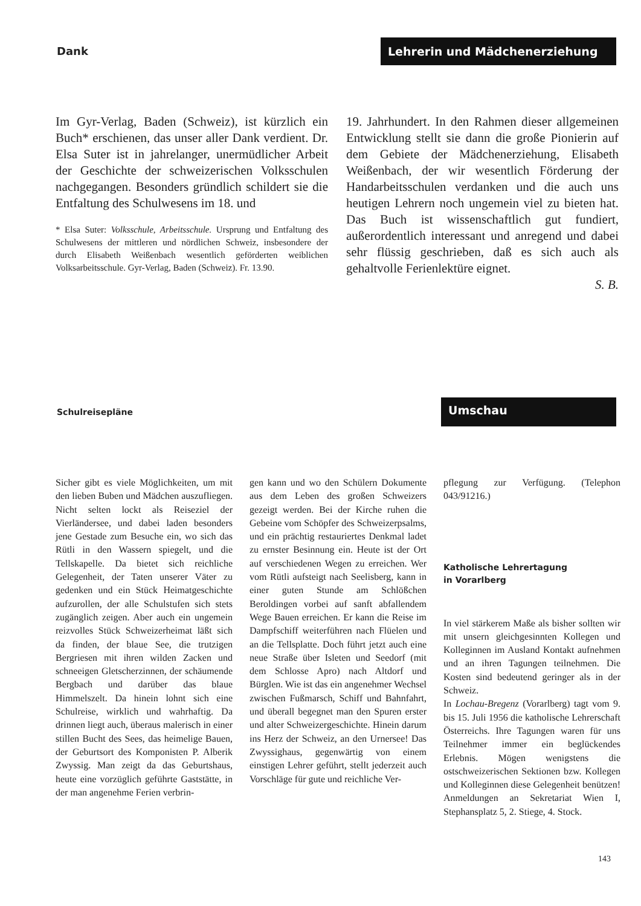Dank
Lehrerin und Mädchenerziehung
Im Gyr-Verlag, Baden (Schweiz), ist kürzlich ein Buch* erschienen, das unser aller Dank verdient. Dr. Elsa Suter ist in jahrelanger, unermüdlicher Arbeit der Geschichte der schweizerischen Volksschulen nachgegangen. Besonders gründlich schildert sie die Entfaltung des Schulwesens im 18. und
* Elsa Suter: Volksschule, Arbeitsschule. Ursprung und Entfaltung des Schulwesens der mittleren und nördlichen Schweiz, insbesondere der durch Elisabeth Weißenbach wesentlich geförderten weiblichen Volksarbeitsschule. Gyr-Verlag, Baden (Schweiz). Fr. 13.90.
19. Jahrhundert. In den Rahmen dieser allgemeinen Entwicklung stellt sie dann die große Pionierin auf dem Gebiete der Mädchenerziehung, Elisabeth Weißenbach, der wir wesentlich Förderung der Handarbeitsschulen verdanken und die auch uns heutigen Lehrern noch ungemein viel zu bieten hat. Das Buch ist wissenschaftlich gut fundiert, außerordentlich interessant und anregend und dabei sehr flüssig geschrieben, daß es sich auch als gehaltvolle Ferienlektüre eignet.
S. B.
Schulreisepläne
Umschau
Sicher gibt es viele Möglichkeiten, um mit den lieben Buben und Mädchen auszufliegen. Nicht selten lockt als Reiseziel der Vierländersee, und dabei laden besonders jene Gestade zum Besuche ein, wo sich das Rütli in den Wassern spiegelt, und die Tellskapelle. Da bietet sich reichliche Gelegenheit, der Taten unserer Väter zu gedenken und ein Stück Heimatgeschichte aufzurollen, der alle Schulstufen sich stets zugänglich zeigen. Aber auch ein ungemein reizvolles Stück Schweizerheimat läßt sich da finden, der blaue See, die trutzigen Bergriesen mit ihren wilden Zacken und schneeigen Gletscherzinnen, der schäumende Bergbach und darüber das blaue Himmelszelt. Da hinein lohnt sich eine Schulreise, wirklich und wahrhaftig. Da drinnen liegt auch, überaus malerisch in einer stillen Bucht des Sees, das heimelige Bauen, der Geburtsort des Komponisten P. Alberik Zwyssig. Man zeigt da das Geburtshaus, heute eine vorzüglich geführte Gaststätte, in der man angenehme Ferien verbrin-
gen kann und wo den Schülern Dokumente aus dem Leben des großen Schweizers gezeigt werden. Bei der Kirche ruhen die Gebeine vom Schöpfer des Schweizerpsalms, und ein prächtig restauriertes Denkmal ladet zu ernster Besinnung ein. Heute ist der Ort auf verschiedenen Wegen zu erreichen. Wer vom Rütli aufsteigt nach Seelisberg, kann in einer guten Stunde am Schlößchen Beroldingen vorbei auf sanft abfallendem Wege Bauen erreichen. Er kann die Reise im Dampfschiff weiterführen nach Flüelen und an die Tellsplatte. Doch führt jetzt auch eine neue Straße über Isleten und Seedorf (mit dem Schlosse Apro) nach Altdorf und Bürglen. Wie ist das ein angenehmer Wechsel zwischen Fußmarsch, Schiff und Bahnfahrt, und überall begegnet man den Spuren erster und alter Schweizergeschichte. Hinein darum ins Herz der Schweiz, an den Urnersee! Das Zwyssighaus, gegenwärtig von einem einstigen Lehrer geführt, stellt jederzeit auch Vorschläge für gute und reichliche Ver-
pflegung zur Verfügung. (Telephon 043/91216.)
Katholische Lehrertagung
in Vorarlberg
In viel stärkerem Maße als bisher sollten wir mit unsern gleichgesinnten Kollegen und Kolleginnen im Ausland Kontakt aufnehmen und an ihren Tagungen teilnehmen. Die Kosten sind bedeutend geringer als in der Schweiz.
In Lochau-Bregenz (Vorarlberg) tagt vom 9. bis 15. Juli 1956 die katholische Lehrerschaft Österreichs. Ihre Tagungen waren für uns Teilnehmer immer ein beglückendes Erlebnis. Mögen wenigstens die ostschweizerischen Sektionen bzw. Kollegen und Kolleginnen diese Gelegenheit benützen! Anmeldungen an Sekretariat Wien I, Stephansplatz 5, 2. Stiege, 4. Stock.
143